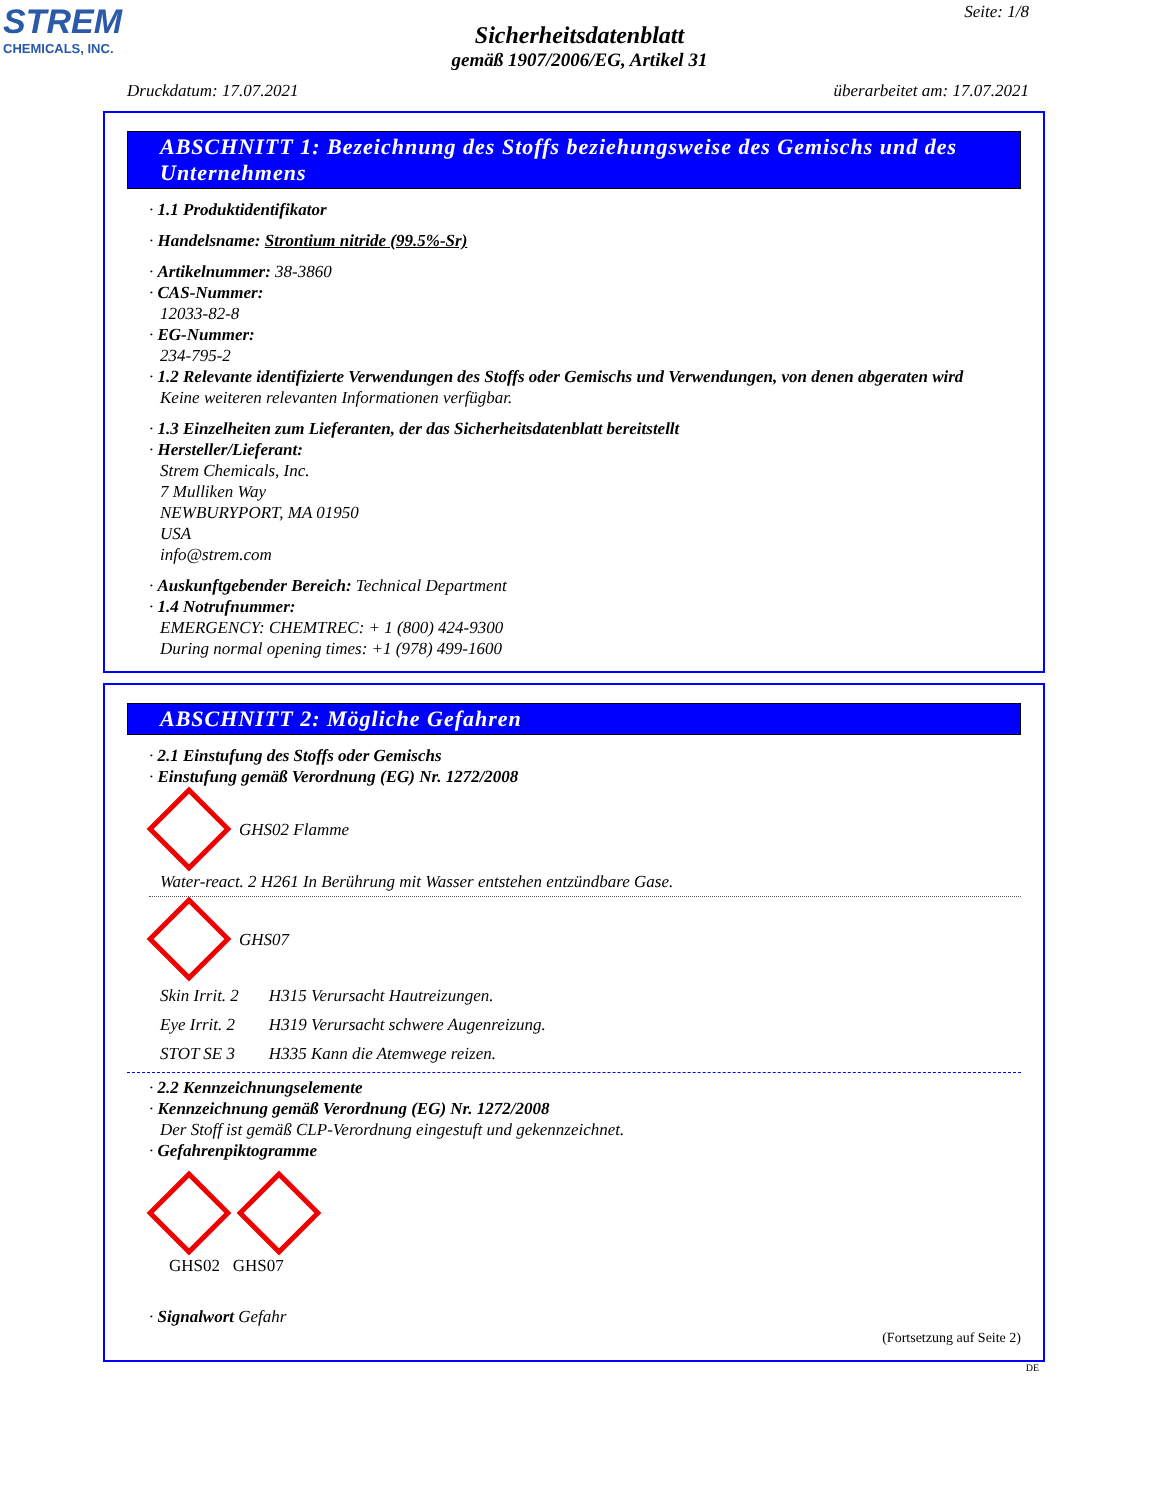STREM
CHEMICALS, INC.
Seite: 1/8
Sicherheitsdatenblatt
gemäß 1907/2006/EG, Artikel 31
Druckdatum: 17.07.2021 überarbeitet am: 17.07.2021
ABSCHNITT 1: Bezeichnung des Stoffs beziehungsweise des Gemischs und des Unternehmens
· 1.1 Produktidentifikator
· Handelsname: Strontium nitride (99.5%-Sr)
· Artikelnummer: 38-3860
· CAS-Nummer:
12033-82-8
· EG-Nummer:
234-795-2
· 1.2 Relevante identifizierte Verwendungen des Stoffs oder Gemischs und Verwendungen, von denen abgeraten wird
Keine weiteren relevanten Informationen verfügbar.
· 1.3 Einzelheiten zum Lieferanten, der das Sicherheitsdatenblatt bereitstellt
· Hersteller/Lieferant:
Strem Chemicals, Inc.
7 Mulliken Way
NEWBURYPORT, MA 01950
USA
info@strem.com
· Auskunftgebender Bereich: Technical Department
· 1.4 Notrufnummer:
EMERGENCY: CHEMTREC: + 1 (800) 424-9300
During normal opening times: +1 (978) 499-1600
ABSCHNITT 2: Mögliche Gefahren
· 2.1 Einstufung des Stoffs oder Gemischs
· Einstufung gemäß Verordnung (EG) Nr. 1272/2008
GHS02 Flamme
Water-react. 2 H261 In Berührung mit Wasser entstehen entzündbare Gase.
GHS07
| Skin Irrit. 2 | H315 Verursacht Hautreizungen. |
| Eye Irrit. 2 | H319 Verursacht schwere Augenreizung. |
| STOT SE 3 | H335 Kann die Atemwege reizen. |
· 2.2 Kennzeichnungselemente
· Kennzeichnung gemäß Verordnung (EG) Nr. 1272/2008
Der Stoff ist gemäß CLP-Verordnung eingestuft und gekennzeichnet.
· Gefahrenpiktogramme
GHS02 GHS07
· Signalwort Gefahr
(Fortsetzung auf Seite 2)
DE